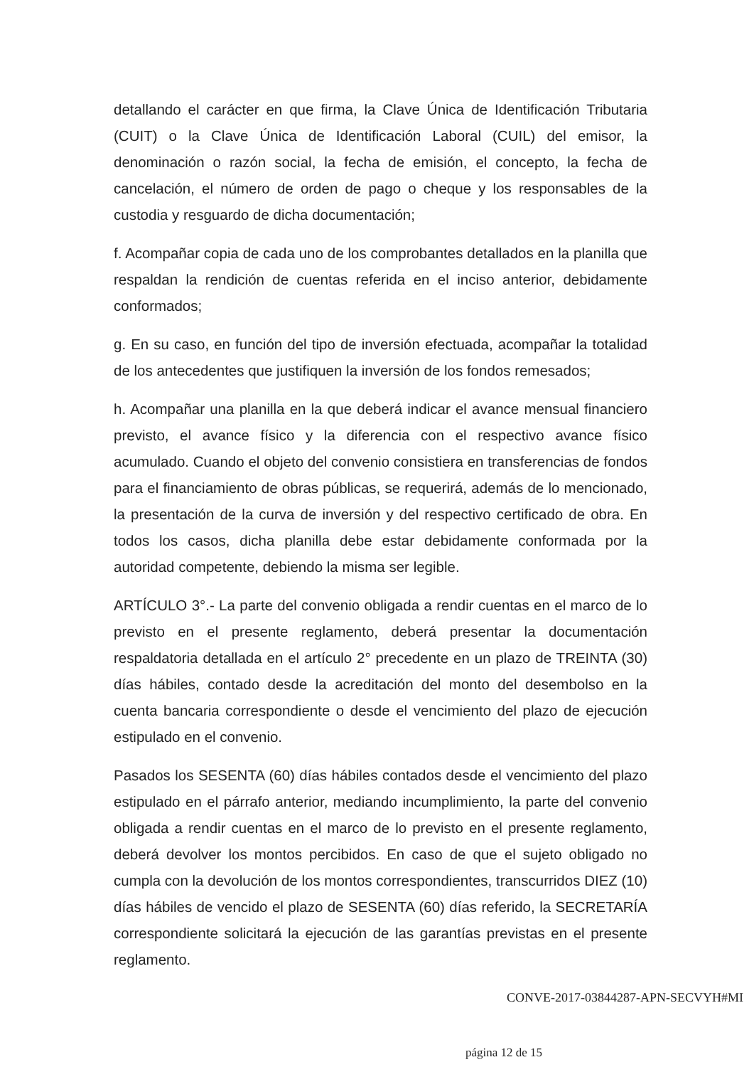detallando el carácter en que firma, la Clave Única de Identificación Tributaria (CUIT) o la Clave Única de Identificación Laboral (CUIL) del emisor, la denominación o razón social, la fecha de emisión, el concepto, la fecha de cancelación, el número de orden de pago o cheque y los responsables de la custodia y resguardo de dicha documentación;
f. Acompañar copia de cada uno de los comprobantes detallados en la planilla que respaldan la rendición de cuentas referida en el inciso anterior, debidamente conformados;
g. En su caso, en función del tipo de inversión efectuada, acompañar la totalidad de los antecedentes que justifiquen la inversión de los fondos remesados;
h. Acompañar una planilla en la que deberá indicar el avance mensual financiero previsto, el avance físico y la diferencia con el respectivo avance físico acumulado. Cuando el objeto del convenio consistiera en transferencias de fondos para el financiamiento de obras públicas, se requerirá, además de lo mencionado, la presentación de la curva de inversión y del respectivo certificado de obra. En todos los casos, dicha planilla debe estar debidamente conformada por la autoridad competente, debiendo la misma ser legible.
ARTÍCULO 3°.- La parte del convenio obligada a rendir cuentas en el marco de lo previsto en el presente reglamento, deberá presentar la documentación respaldatoria detallada en el artículo 2° precedente en un plazo de TREINTA (30) días hábiles, contado desde la acreditación del monto del desembolso en la cuenta bancaria correspondiente o desde el vencimiento del plazo de ejecución estipulado en el convenio.
Pasados los SESENTA (60) días hábiles contados desde el vencimiento del plazo estipulado en el párrafo anterior, mediando incumplimiento, la parte del convenio obligada a rendir cuentas en el marco de lo previsto en el presente reglamento, deberá devolver los montos percibidos. En caso de que el sujeto obligado no cumpla con la devolución de los montos correspondientes, transcurridos DIEZ (10) días hábiles de vencido el plazo de SESENTA (60) días referido, la SECRETARÍA correspondiente solicitará la ejecución de las garantías previstas en el presente reglamento.
CONVE-2017-03844287-APN-SECVYH#MI
página 12 de 15